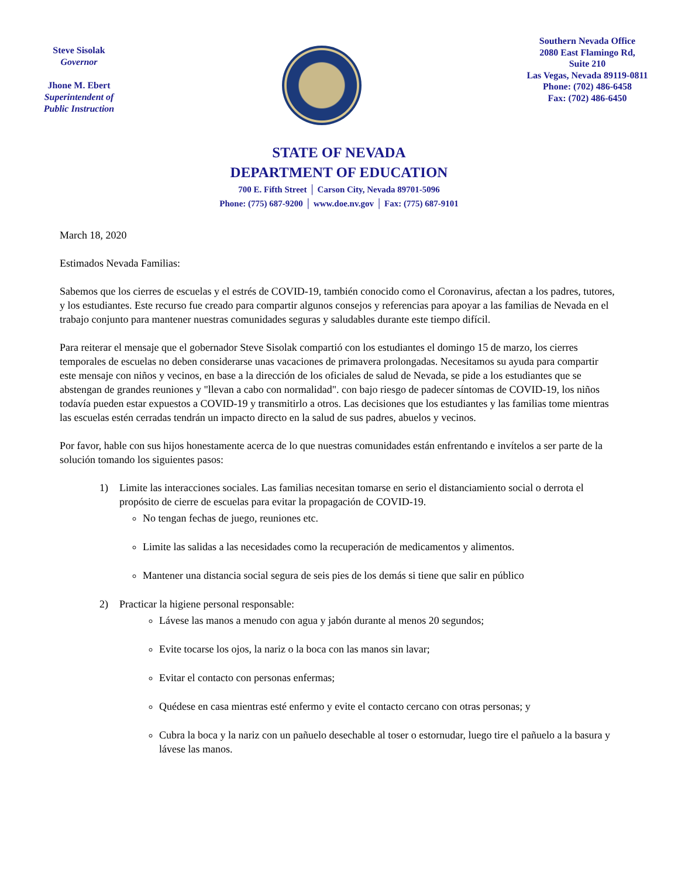Steve Sisolak
Governor
Jhone M. Ebert
Superintendent of
Public Instruction
Southern Nevada Office
2080 East Flamingo Rd,
Suite 210
Las Vegas, Nevada 89119-0811
Phone: (702) 486-6458
Fax: (702) 486-6450
STATE OF NEVADA
DEPARTMENT OF EDUCATION
700 E. Fifth Street │ Carson City, Nevada 89701-5096
Phone: (775) 687-9200 │ www.doe.nv.gov │ Fax: (775) 687-9101
March 18, 2020
Estimados Nevada Familias:
Sabemos que los cierres de escuelas y el estrés de COVID-19, también conocido como el Coronavirus, afectan a los padres, tutores, y los estudiantes. Este recurso fue creado para compartir algunos consejos y referencias para apoyar a las familias de Nevada en el trabajo conjunto para mantener nuestras comunidades seguras y saludables durante este tiempo difícil.
Para reiterar el mensaje que el gobernador Steve Sisolak compartió con los estudiantes el domingo 15 de marzo, los cierres temporales de escuelas no deben considerarse unas vacaciones de primavera prolongadas. Necesitamos su ayuda para compartir este mensaje con niños y vecinos, en base a la dirección de los oficiales de salud de Nevada, se pide a los estudiantes que se abstengan de grandes reuniones y "llevan a cabo con normalidad". con bajo riesgo de padecer síntomas de COVID-19, los niños todavía pueden estar expuestos a COVID-19 y transmitirlo a otros. Las decisiones que los estudiantes y las familias tome mientras las escuelas estén cerradas tendrán un impacto directo en la salud de sus padres, abuelos y vecinos.
Por favor, hable con sus hijos honestamente acerca de lo que nuestras comunidades están enfrentando e invítelos a ser parte de la solución tomando los siguientes pasos:
1) Limite las interacciones sociales. Las familias necesitan tomarse en serio el distanciamiento social o derrota el propósito de cierre de escuelas para evitar la propagación de COVID-19.
No tengan fechas de juego, reuniones etc.
Limite las salidas a las necesidades como la recuperación de medicamentos y alimentos.
Mantener una distancia social segura de seis pies de los demás si tiene que salir en público
2) Practicar la higiene personal responsable:
Lávese las manos a menudo con agua y jabón durante al menos 20 segundos;
Evite tocarse los ojos, la nariz o la boca con las manos sin lavar;
Evitar el contacto con personas enfermas;
Quédese en casa mientras esté enfermo y evite el contacto cercano con otras personas; y
Cubra la boca y la nariz con un pañuelo desechable al toser o estornudar, luego tire el pañuelo a la basura y lávese las manos.